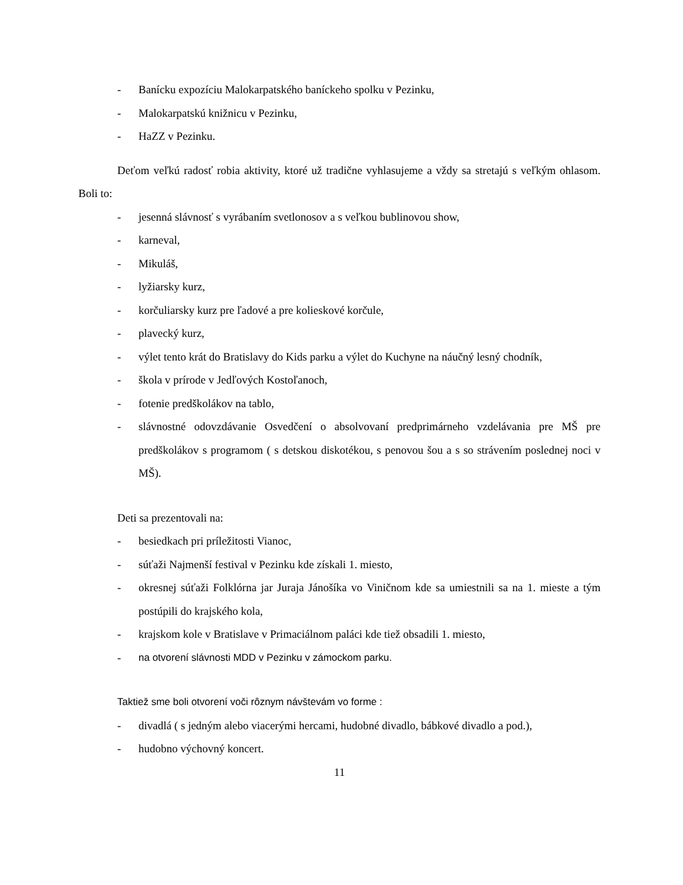- Banícku expozíciu Malokarpatského baníckeho spolku v Pezinku,
- Malokarpatskú knižnicu v Pezinku,
- HaZZ v Pezinku.
Deťom veľkú radosť robia aktivity, ktoré už tradične vyhlasujeme a vždy sa stretajú s veľkým ohlasom. Boli to:
- jesenná slávnosť s vyrábaním svetlonosov a s veľkou bublinovou show,
- karneval,
- Mikuláš,
- lyžiarsky kurz,
- korčuliarsky kurz pre ľadové a pre kolieskové korčule,
- plavecký kurz,
- výlet tento krát do Bratislavy do Kids parku a výlet do Kuchyne na náučný lesný chodník,
- škola v prírode v Jedľových Kostoľanoch,
- fotenie predškolákov na tablo,
- slávnostné odovzdávanie Osvedčení o absolvovaní predprimárneho vzdelávania pre MŠ pre predškolákov s programom ( s detskou diskotékou, s penovou šou a s so strávením poslednej noci v MŠ).
Deti sa prezentovali na:
- besiedkach pri príležitosti Vianoc,
- súťaži Najmenší festival v Pezinku kde získali 1. miesto,
- okresnej súťaži Folklórna jar Juraja Jánošíka vo Viničnom kde sa umiestnili sa na 1. mieste a tým postúpili do krajského kola,
- krajskom kole v Bratislave v Primaciálnom paláci kde tiež obsadili 1. miesto,
- na otvorení slávnosti MDD v Pezinku v zámockom parku.
Taktiež sme boli otvorení voči rôznym návštevám vo forme :
- divadlá ( s jedným alebo viacerými hercami, hudobné divadlo, bábkové divadlo a pod.),
- hudobno výchovný koncert.
11